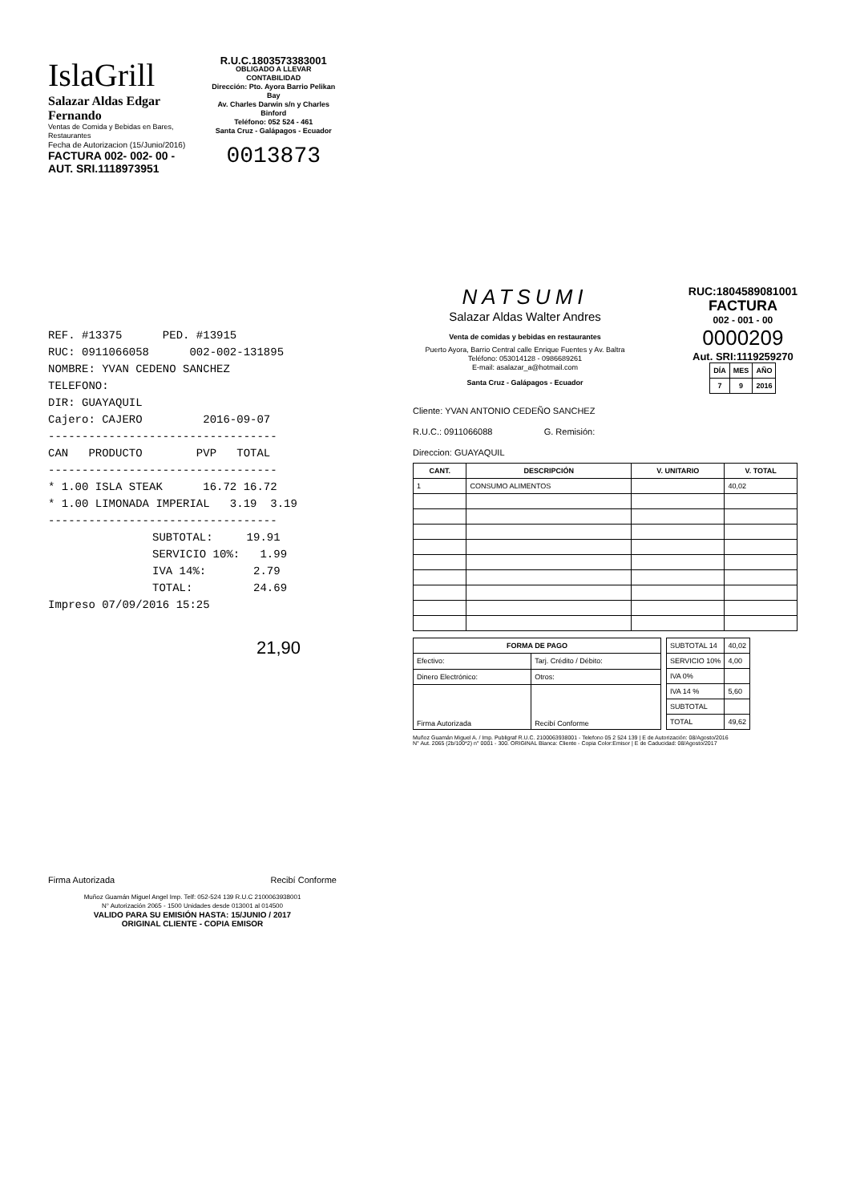IslaGrill
Salazar Aldas Edgar Fernando
Ventas de Comida y Bebidas en Bares, Restaurantes
Fecha de Autorizacion (15/Junio/2016)
FACTURA 002- 002- 00 -
AUT. SRI.1118973951
R.U.C.1803573383001
OBLIGADO A LLEVAR CONTABILIDAD
Dirección: Pto. Ayora Barrio Pelikan Bay
Av. Charles Darwin s/n y Charles Binford
Teléfono: 052 524 - 461
Santa Cruz - Galápagos - Ecuador
0013873
REF. #13375 PED. #13915
RUC: 0911066058 002-002-131895
NOMBRE: YVAN CEDENO SANCHEZ
TELEFONO:
DIR: GUAYAQUIL
Cajero: CAJERO 2016-09-07
----------------------------------
CAN PRODUCTO PVP TOTAL
----------------------------------
* 1.00 ISLA STEAK 16.72 16.72
* 1.00 LIMONADA IMPERIAL 3.19 3.19
----------------------------------
SUBTOTAL: 19.91
SERVICIO 10%: 1.99
IVA 14%: 2.79
TOTAL: 24.69
Impreso 07/09/2016 15:25
21,90
Firma Autorizada Recibí Conforme
Muñoz Guamán Miguel Angel Imp. Telf: 052-524 139 R.U.C 2100063938001
N° Autorización 2065 - 1500 Unidades desde 013001 al 014500
VALIDO PARA SU EMISIÓN HASTA: 15/JUNIO / 2017
ORIGINAL CLIENTE - COPIA EMISOR
NATSUMI
Salazar Aldas Walter Andres
Venta de comidas y bebidas en restaurantes
Puerto Ayora, Barrio Central calle Enrique Fuentes y Av. Baltra
Teléfono: 053014128 - 0986689261
E-mail: asalazar_a@hotmail.com
Santa Cruz - Galápagos - Ecuador
RUC:1804589081001
FACTURA
002 - 001 - 00
0000209
Aut. SRI:1119259270
| DÍA | MES | AÑO |
| --- | --- | --- |
| 7 | 9 | 2016 |
Cliente: YVAN ANTONIO CEDEÑO SANCHEZ
R.U.C.: 0911066088 G. Remisión:
Direccion: GUAYAQUIL
| CANT. | DESCRIPCIÓN | V. UNITARIO | V. TOTAL |
| --- | --- | --- | --- |
| 1 | CONSUMO ALIMENTOS | | 40,02 |
| FORMA DE PAGO | |
| --- | --- |
| Efectivo: | Tarj. Crédito / Débito: |
| Dinero Electrónico: | Otros: |
| Firma Autorizada | Recibí Conforme |
| SUBTOTAL 14 | 40,02 |
| SERVICIO 10% | 4,00 |
| IVA 0% | |
| IVA 14 % | 5,60 |
| SUBTOTAL | |
| TOTAL | 49,62 |
Muñoz Guamán Miguel A. / Imp. Publigraf R.U.C. 2100063938001 - Telefono 05 2 524 139 | E de Autorización: 08/Agosto/2016
N° Aut. 2065 (2b/100*2) n° 0001 - 300. ORIGINAL Blanca: Cliente - Copia Color:Emisor | E de Caducidad: 08/Agosto/2017